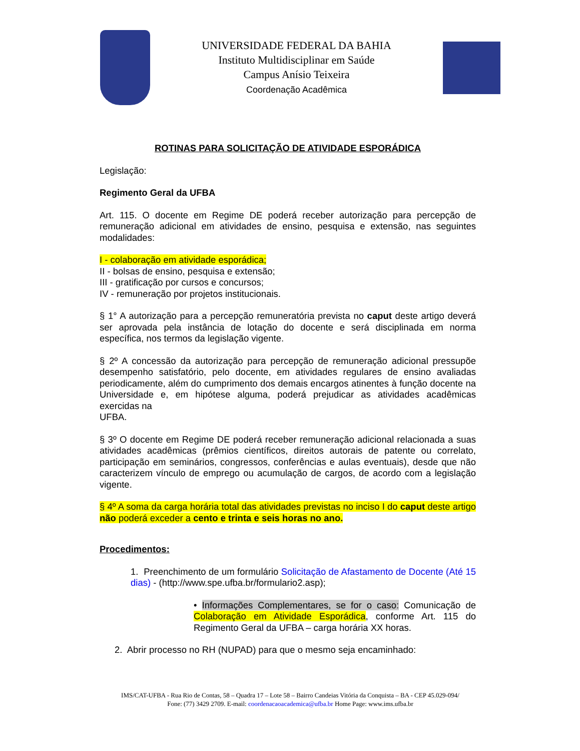UNIVERSIDADE FEDERAL DA BAHIA
Instituto Multidisciplinar em Saúde
Campus Anísio Teixeira
Coordenação Acadêmica
ROTINAS PARA SOLICITAÇÃO DE ATIVIDADE ESPORÁDICA
Legislação:
Regimento Geral da UFBA
Art. 115. O docente em Regime DE poderá receber autorização para percepção de remuneração adicional em atividades de ensino, pesquisa e extensão, nas seguintes modalidades:
I - colaboração em atividade esporádica;
II - bolsas de ensino, pesquisa e extensão;
III - gratificação por cursos e concursos;
IV - remuneração por projetos institucionais.
§ 1° A autorização para a percepção remuneratória prevista no caput deste artigo deverá ser aprovada pela instância de lotação do docente e será disciplinada em norma específica, nos termos da legislação vigente.
§ 2º A concessão da autorização para percepção de remuneração adicional pressupõe desempenho satisfatório, pelo docente, em atividades regulares de ensino avaliadas periodicamente, além do cumprimento dos demais encargos atinentes à função docente na Universidade e, em hipótese alguma, poderá prejudicar as atividades acadêmicas exercidas na
UFBA.
§ 3º O docente em Regime DE poderá receber remuneração adicional relacionada a suas atividades acadêmicas (prêmios científicos, direitos autorais de patente ou correlato, participação em seminários, congressos, conferências e aulas eventuais), desde que não caracterizem vínculo de emprego ou acumulação de cargos, de acordo com a legislação vigente.
§ 4º A soma da carga horária total das atividades previstas no inciso I do caput deste artigo não poderá exceder a cento e trinta e seis horas no ano.
Procedimentos:
1. Preenchimento de um formulário Solicitação de Afastamento de Docente (Até 15 dias) - (http://www.spe.ufba.br/formulario2.asp);
• Informações Complementares, se for o caso: Comunicação de Colaboração em Atividade Esporádica, conforme Art. 115 do Regimento Geral da UFBA – carga horária XX horas.
2. Abrir processo no RH (NUPAD) para que o mesmo seja encaminhado:
IMS/CAT-UFBA - Rua Rio de Contas, 58 – Quadra 17 – Lote 58 – Bairro Candeias Vitória da Conquista – BA - CEP 45.029-094/
Fone: (77) 3429 2709. E-mail: coordenacaoacademica@ufba.br Home Page: www.ims.ufba.br